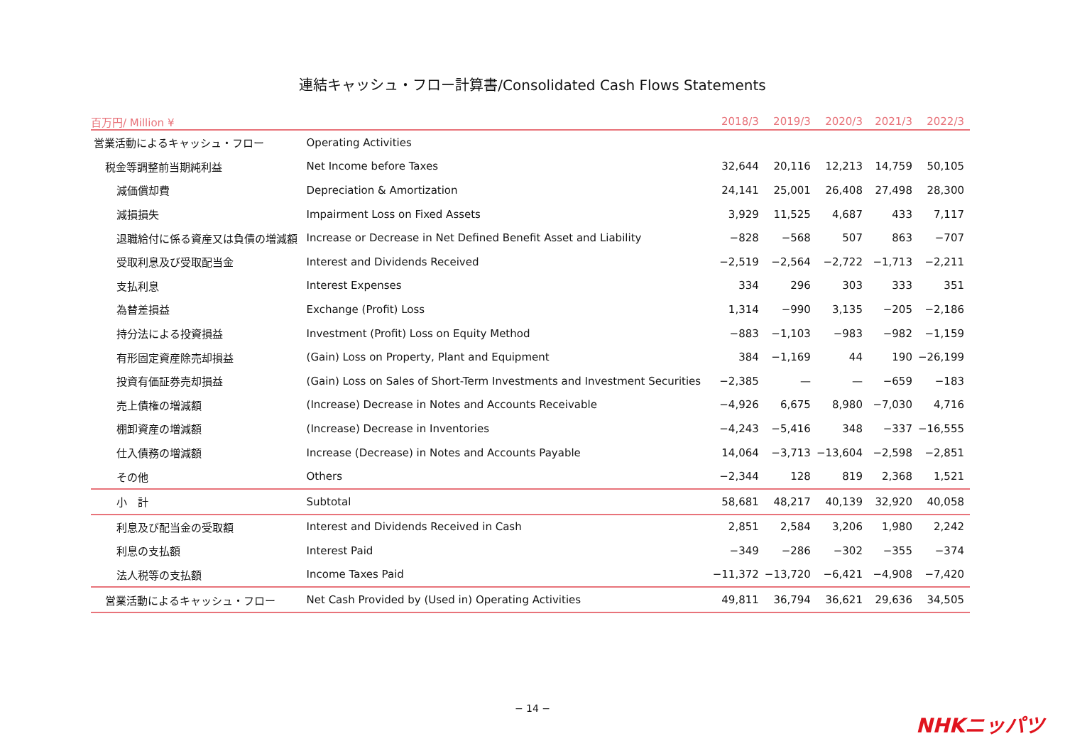連結キャッシュ・フロー計算書/Consolidated Cash Flows Statements
| 百万円/ Million ¥ | | 2018/3 | 2019/3 | 2020/3 | 2021/3 | 2022/3 |
| --- | --- | --- | --- | --- | --- | --- |
| 営業活動によるキャッシュ・フロー | Operating Activities | | | | | |
| 税金等調整前当期純利益 | Net Income before Taxes | 32,644 | 20,116 | 12,213 | 14,759 | 50,105 |
| 減価償却費 | Depreciation & Amortization | 24,141 | 25,001 | 26,408 | 27,498 | 28,300 |
| 減損損失 | Impairment Loss on Fixed Assets | 3,929 | 11,525 | 4,687 | 433 | 7,117 |
| 退職給付に係る資産又は負債の増減額 | Increase or Decrease in Net Defined Benefit Asset and Liability | −828 | −568 | 507 | 863 | −707 |
| 受取利息及び受取配当金 | Interest and Dividends Received | −2,519 | −2,564 | −2,722 | −1,713 | −2,211 |
| 支払利息 | Interest Expenses | 334 | 296 | 303 | 333 | 351 |
| 為替差損益 | Exchange (Profit) Loss | 1,314 | −990 | 3,135 | −205 | −2,186 |
| 持分法による投資損益 | Investment (Profit) Loss on Equity Method | −883 | −1,103 | −983 | −982 | −1,159 |
| 有形固定資産除売却損益 | (Gain) Loss on Property, Plant and Equipment | 384 | −1,169 | 44 | 190 | −26,199 |
| 投資有価証券売却損益 | (Gain) Loss on Sales of Short-Term Investments and Investment Securities | −2,385 | — | — | −659 | −183 |
| 売上債権の増減額 | (Increase) Decrease in Notes and Accounts Receivable | −4,926 | 6,675 | 8,980 | −7,030 | 4,716 |
| 棚卸資産の増減額 | (Increase) Decrease in Inventories | −4,243 | −5,416 | 348 | −337 | −16,555 |
| 仕入債務の増減額 | Increase (Decrease) in Notes and Accounts Payable | 14,064 | −3,713 | −13,604 | −2,598 | −2,851 |
| その他 | Others | −2,344 | 128 | 819 | 2,368 | 1,521 |
| 小 計 | Subtotal | 58,681 | 48,217 | 40,139 | 32,920 | 40,058 |
| 利息及び配当金の受取額 | Interest and Dividends Received in Cash | 2,851 | 2,584 | 3,206 | 1,980 | 2,242 |
| 利息の支払額 | Interest Paid | −349 | −286 | −302 | −355 | −374 |
| 法人税等の支払額 | Income Taxes Paid | −11,372 | −13,720 | −6,421 | −4,908 | −7,420 |
| 営業活動によるキャッシュ・フロー | Net Cash Provided by (Used in) Operating Activities | 49,811 | 36,794 | 36,621 | 29,636 | 34,505 |
− 14 −
NHKニッパツ